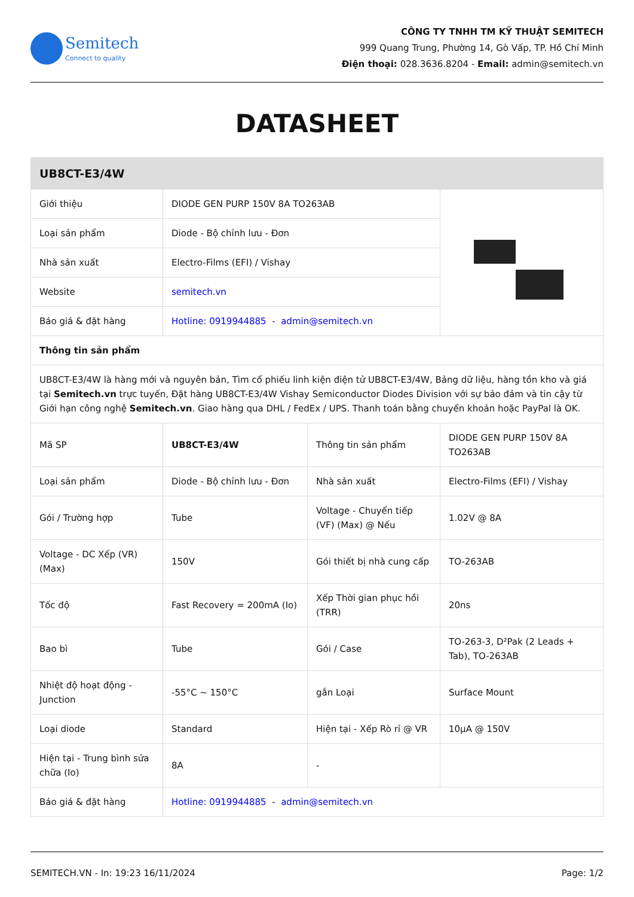Semitech
Connect to quality
CÔNG TY TNHH TM KỸ THUẬT SEMITECH
999 Quang Trung, Phường 14, Gò Vấp, TP. Hồ Chí Minh
Điện thoại: 028.3636.8204 - Email: admin@semitech.vn
DATASHEET
| UB8CT-E3/4W | | | |
| --- | --- | --- | --- |
| Giới thiệu | DIODE GEN PURP 150V 8A TO263AB | | |
| Loại sản phẩm | Diode - Bộ chỉnh lưu - Đơn | | |
| Nhà sản xuất | Electro-Films (EFI) / Vishay | | |
| Website | semitech.vn | | |
| Báo giá & đặt hàng | Hotline: 0919944885 - admin@semitech.vn | | |
| Thông tin sản phẩm | | | |
| UB8CT-E3/4W là hàng mới và nguyên bản, Tìm cổ phiếu linh kiện điện tử UB8CT-E3/4W, Bảng dữ liệu, hàng tồn kho và giá tại Semitech.vn trực tuyến, Đặt hàng UB8CT-E3/4W Vishay Semiconductor Diodes Division với sự bảo đảm và tin cậy từ Giới hạn công nghệ Semitech.vn . Giao hàng qua DHL / FedEx / UPS. Thanh toán bằng chuyển khoản hoặc PayPal là OK. | | | |
| Mã SP | UB8CT-E3/4W | Thông tin sản phẩm | DIODE GEN PURP 150V 8A TO263AB |
| Loại sản phẩm | Diode - Bộ chỉnh lưu - Đơn | Nhà sản xuất | Electro-Films (EFI) / Vishay |
| Gói / Trường hợp | Tube | Voltage - Chuyển tiếp (VF) (Max) @ Nếu | 1.02V @ 8A |
| Voltage - DC Xếp (VR) (Max) | 150V | Gói thiết bị nhà cung cấp | TO-263AB |
| Tốc độ | Fast Recovery = 200mA (Io) | Xếp Thời gian phục hồi (TRR) | 20ns |
| Bao bì | Tube | Gói / Case | TO-263-3, D²Pak (2 Leads + Tab), TO-263AB |
| Nhiệt độ hoạt động - Junction | -55°C ~ 150°C | gắn Loại | Surface Mount |
| Loại diode | Standard | Hiện tại - Xếp Rò rỉ @ VR | 10µA @ 150V |
| Hiện tại - Trung bình sửa chữa (Io) | 8A | - | |
| Báo giá & đặt hàng | Hotline: 0919944885 - admin@semitech.vn | | |
SEMITECH.VN - In: 19:23 16/11/2024 Page: 1/2